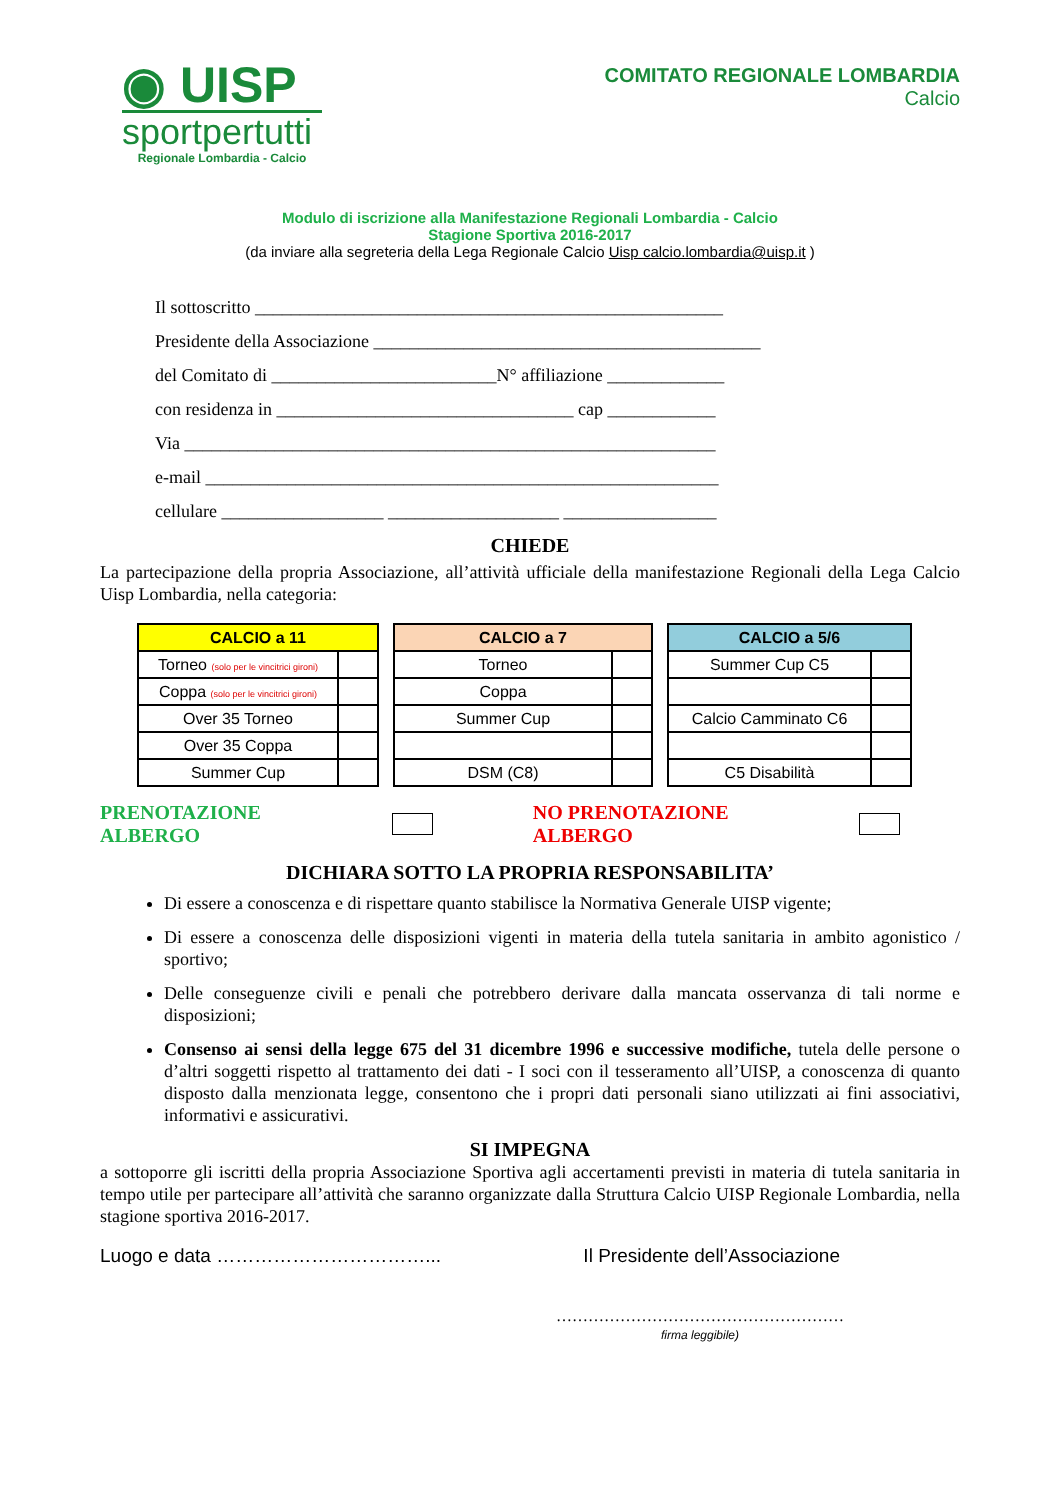◉ UISP
sportpertutti
Regionale Lombardia - Calcio
COMITATO REGIONALE LOMBARDIA
Calcio
Modulo di iscrizione alla Manifestazione Regionali Lombardia - Calcio
Stagione Sportiva 2016-2017
(da inviare alla segreteria della Lega Regionale Calcio Uisp calcio.lombardia@uisp.it )
Il sottoscritto ____________________________________________________
Presidente della Associazione ___________________________________________
del Comitato di _________________________N° affiliazione _____________
con residenza in _________________________________ cap ____________
Via ___________________________________________________________
e-mail _________________________________________________________
cellulare __________________ ___________________ _________________
CHIEDE
La partecipazione della propria Associazione, all’attività ufficiale della manifestazione Regionali della Lega Calcio Uisp Lombardia, nella categoria:
| CALCIO a 11 | |
| --- | --- |
| Torneo (solo per le vincitrici gironi) | |
| Coppa (solo per le vincitrici gironi) | |
| Over 35 Torneo | |
| Over 35 Coppa | |
| Summer Cup | |
| CALCIO a 7 | |
| --- | --- |
| Torneo | |
| Coppa | |
| Summer Cup | |
| DSM (C8) | |
| CALCIO a 5/6 | |
| --- | --- |
| Summer Cup C5 | |
| Calcio Camminato C6 | |
| C5 Disabilità | |
PRENOTAZIONE ALBERGO NO PRENOTAZIONE ALBERGO
DICHIARA SOTTO LA PROPRIA RESPONSABILITA’
Di essere a conoscenza e di rispettare quanto stabilisce la Normativa Generale UISP vigente;
Di essere a conoscenza delle disposizioni vigenti in materia della tutela sanitaria in ambito agonistico / sportivo;
Delle conseguenze civili e penali che potrebbero derivare dalla mancata osservanza di tali norme e disposizioni;
Consenso ai sensi della legge 675 del 31 dicembre 1996 e successive modifiche, tutela delle persone o d’altri soggetti rispetto al trattamento dei dati - I soci con il tesseramento all’UISP, a conoscenza di quanto disposto dalla menzionata legge, consentono che i propri dati personali siano utilizzati ai fini associativi, informativi e assicurativi.
SI IMPEGNA
a sottoporre gli iscritti della propria Associazione Sportiva agli accertamenti previsti in materia di tutela sanitaria in tempo utile per partecipare all’attività che saranno organizzate dalla Struttura Calcio UISP Regionale Lombardia, nella stagione sportiva 2016-2017.
Luogo e data ……………………………... Il Presidente dell’Associazione
………………………………………………
firma leggibile)